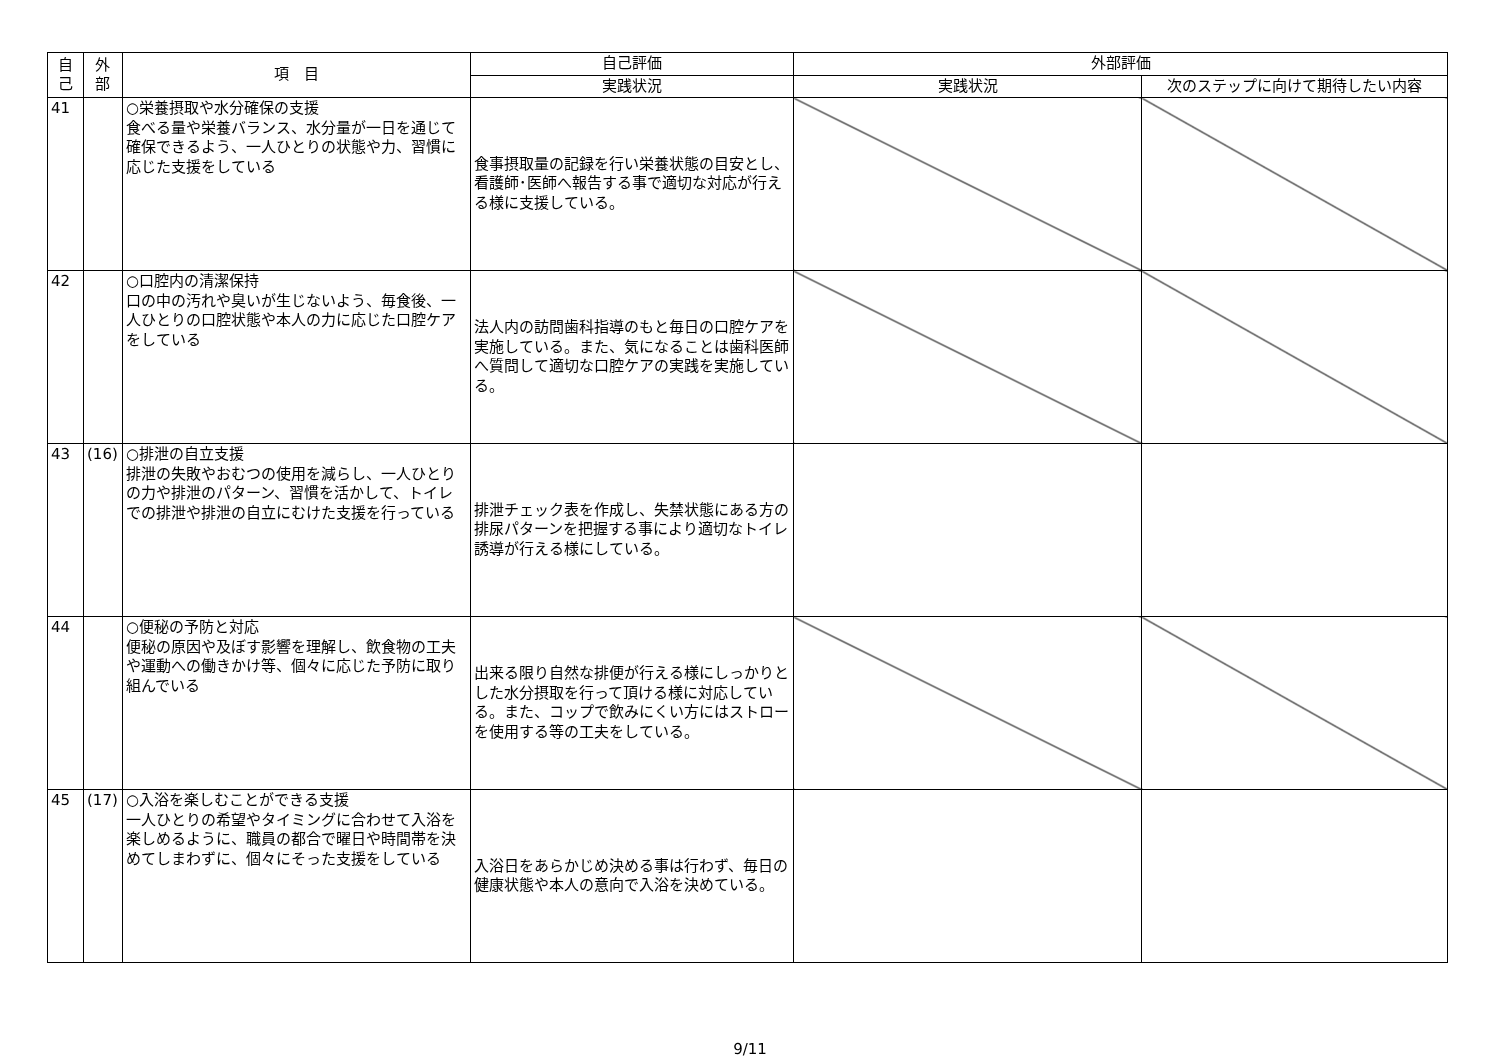| 自 己 | 外 部 | 項 目 | 自己評価 | 外部評価 | |
| --- | --- | --- | --- | --- | --- |
| | | | 実践状況 | 実践状況 | 次のステップに向けて期待したい内容 |
| 41 | | ○栄養摂取や水分確保の支援 食べる量や栄養バランス、水分量が一日を通じて確保できるよう、一人ひとりの状態や力、習慣に応じた支援をしている | 食事摂取量の記録を行い栄養状態の目安とし、看護師･医師へ報告する事で適切な対応が行える様に支援している。 | | |
| 42 | | ○口腔内の清潔保持 口の中の汚れや臭いが生じないよう、毎食後、一人ひとりの口腔状態や本人の力に応じた口腔ケアをしている | 法人内の訪問歯科指導のもと毎日の口腔ケアを実施している。また、気になることは歯科医師へ質問して適切な口腔ケアの実践を実施している。 | | |
| 43 | (16) | ○排泄の自立支援 排泄の失敗やおむつの使用を減らし、一人ひとりの力や排泄のパターン、習慣を活かして、トイレでの排泄や排泄の自立にむけた支援を行っている | 排泄チェック表を作成し、失禁状態にある方の排尿パターンを把握する事により適切なトイレ誘導が行える様にしている。 | | |
| 44 | | ○便秘の予防と対応 便秘の原因や及ぼす影響を理解し、飲食物の工夫や運動への働きかけ等、個々に応じた予防に取り組んでいる | 出来る限り自然な排便が行える様にしっかりとした水分摂取を行って頂ける様に対応している。また、コップで飲みにくい方にはストローを使用する等の工夫をしている。 | | |
| 45 | (17) | ○入浴を楽しむことができる支援 一人ひとりの希望やタイミングに合わせて入浴を楽しめるように、職員の都合で曜日や時間帯を決めてしまわずに、個々にそった支援をしている | 入浴日をあらかじめ決める事は行わず、毎日の健康状態や本人の意向で入浴を決めている。 | | |
9/11